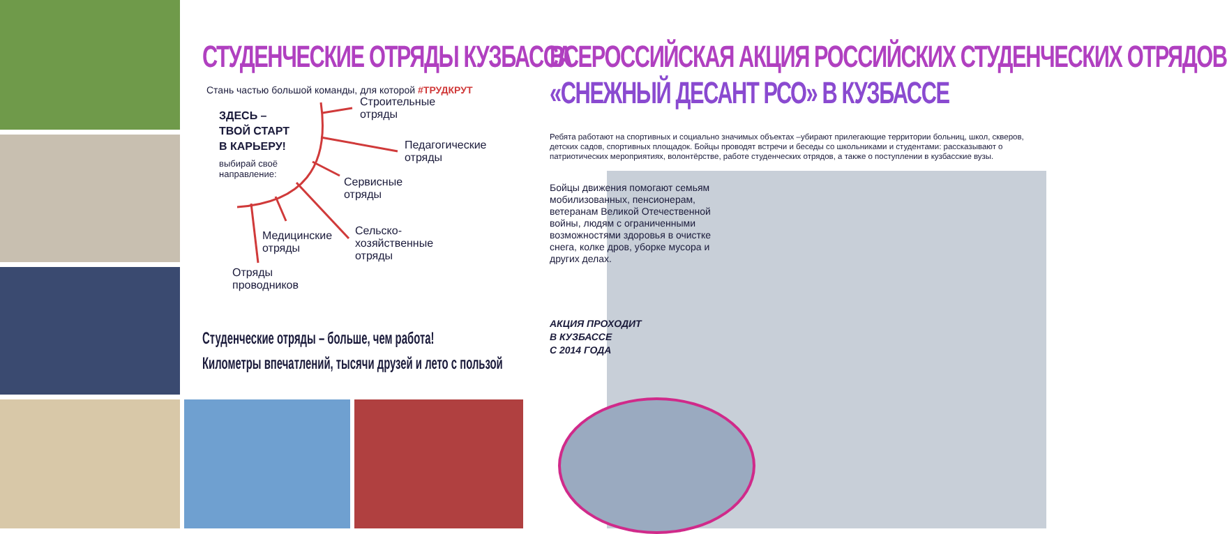СТУДЕНЧЕСКИЕ ОТРЯДЫ КУЗБАССА
Стань частью большой команды, для которой #ТРУДКРУТ
ЗДЕСЬ –
ТВОЙ СТАРТ
В КАРЬЕРУ!
выбирай своё
направление:
Строительные
отряды
Педагогические
отряды
Сервисные
отряды
Сельско-
хозяйственные
отряды
Медицинские
отряды
Отряды
проводников
Студенческие отряды – больше, чем работа!
Километры впечатлений, тысячи друзей и лето с пользой
ВСЕРОССИЙСКАЯ АКЦИЯ РОССИЙСКИХ СТУДЕНЧЕСКИХ ОТРЯДОВ
«СНЕЖНЫЙ ДЕСАНТ РСО» В КУЗБАССЕ
Ребята работают на спортивных и социально значимых объектах –убирают прилегающие территории больниц, школ, скверов, детских садов, спортивных площадок. Бойцы проводят встречи и беседы со школьниками и студентами: рассказывают о патриотических мероприятиях, волонтёрстве, работе студенческих отрядов, а также о поступлении в кузбасские вузы.
Бойцы движения помогают семьям мобилизованных, пенсионерам, ветеранам Великой Отечественной войны, людям с ограниченными возможностями здоровья в очистке снега, колке дров, уборке мусора и других делах.
АКЦИЯ ПРОХОДИТ
В КУЗБАССЕ
С 2014 ГОДА